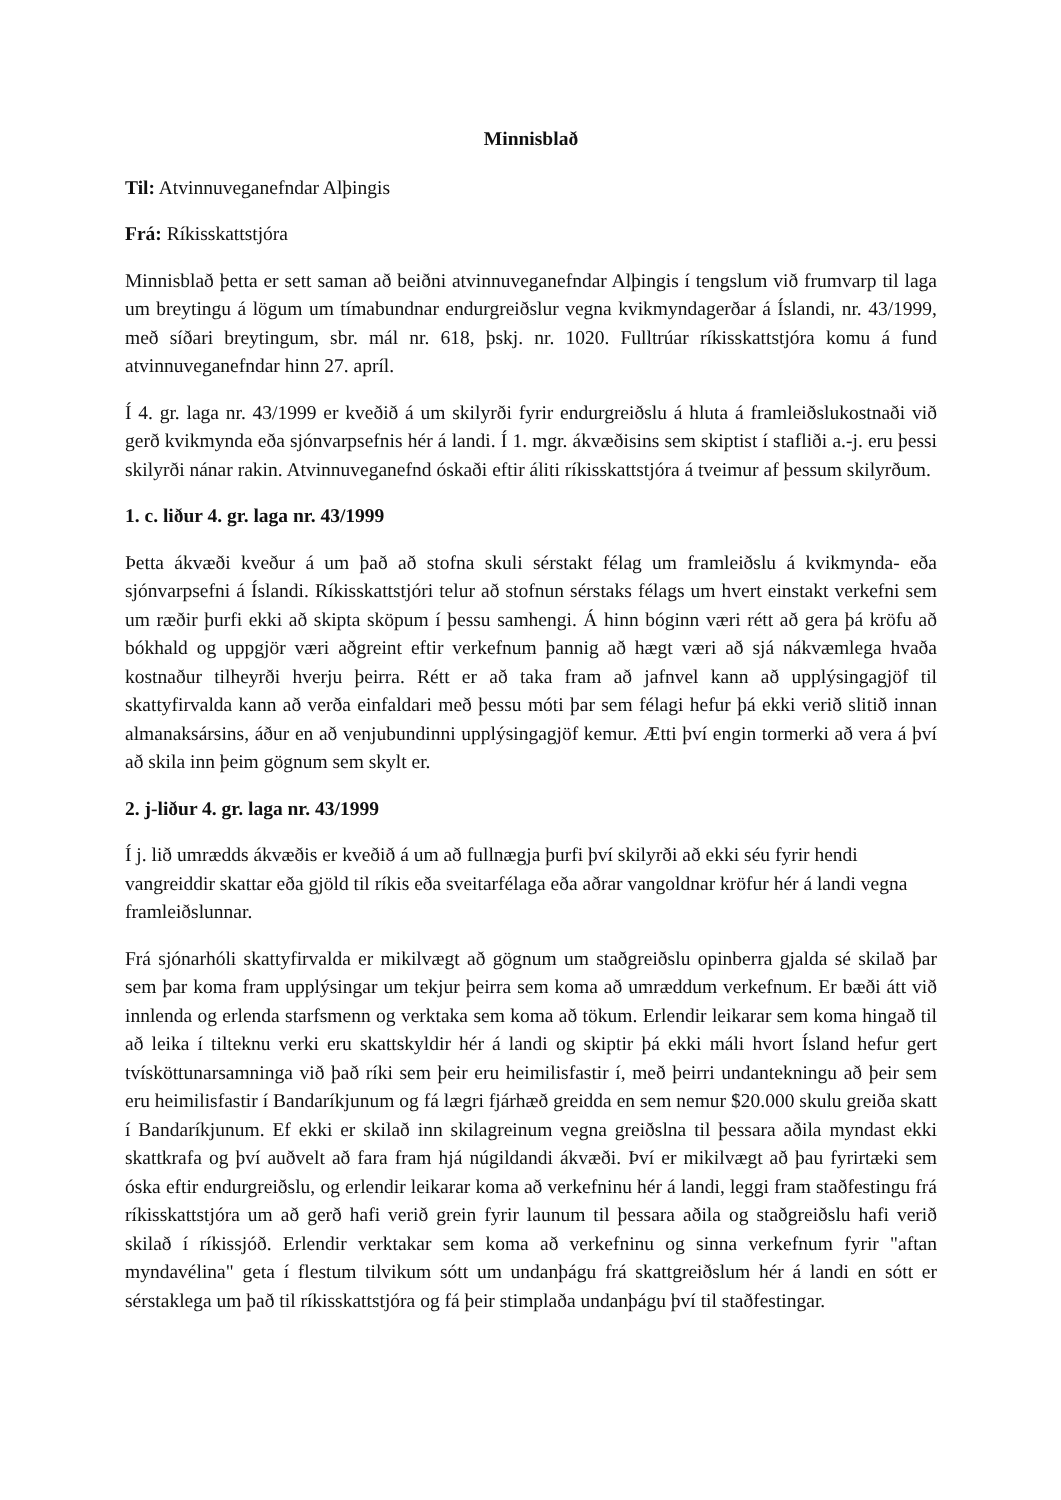Minnisblað
Til: Atvinnuveganefndar Alþingis
Frá: Ríkisskattstjóra
Minnisblað þetta er sett saman að beiðni atvinnuveganefndar Alþingis í tengslum við frumvarp til laga um breytingu á lögum um tímabundnar endurgreiðslur vegna kvikmyndagerðar á Íslandi, nr. 43/1999, með síðari breytingum, sbr. mál nr. 618, þskj. nr. 1020. Fulltrúar ríkisskattstjóra komu á fund atvinnuveganefndar hinn 27. apríl.
Í 4. gr. laga nr. 43/1999 er kveðið á um skilyrði fyrir endurgreiðslu á hluta á framleiðslukostnaði við gerð kvikmynda eða sjónvarpsefnis hér á landi. Í 1. mgr. ákvæðisins sem skiptist í stafliði a.-j. eru þessi skilyrði nánar rakin. Atvinnuveganefnd óskaði eftir áliti ríkisskattstjóra á tveimur af þessum skilyrðum.
1. c. liður 4. gr. laga nr. 43/1999
Þetta ákvæði kveður á um það að stofna skuli sérstakt félag um framleiðslu á kvikmynda- eða sjónvarpsefni á Íslandi. Ríkisskattstjóri telur að stofnun sérstaks félags um hvert einstakt verkefni sem um ræðir þurfi ekki að skipta sköpum í þessu samhengi. Á hinn bóginn væri rétt að gera þá kröfu að bókhald og uppgjör væri aðgreint eftir verkefnum þannig að hægt væri að sjá nákvæmlega hvaða kostnaður tilheyrði hverju þeirra. Rétt er að taka fram að jafnvel kann að upplýsingagjöf til skattyfirvalda kann að verða einfaldari með þessu móti þar sem félagi hefur þá ekki verið slitið innan almanaksársins, áður en að venjubundinni upplýsingagjöf kemur. Ætti því engin tormerki að vera á því að skila inn þeim gögnum sem skylt er.
2. j-liður 4. gr. laga nr. 43/1999
Í j. lið umrædds ákvæðis er kveðið á um að fullnægja þurfi því skilyrði að ekki séu fyrir hendi vangreiddir skattar eða gjöld til ríkis eða sveitarfélaga eða aðrar vangoldnar kröfur hér á landi vegna framleiðslunnar.
Frá sjónarhóli skattyfirvalda er mikilvægt að gögnum um staðgreiðslu opinberra gjalda sé skilað þar sem þar koma fram upplýsingar um tekjur þeirra sem koma að umræddum verkefnum. Er bæði átt við innlenda og erlenda starfsmenn og verktaka sem koma að tökum. Erlendir leikarar sem koma hingað til að leika í tilteknu verki eru skattskyldir hér á landi og skiptir þá ekki máli hvort Ísland hefur gert tvísköttunarsamninga við það ríki sem þeir eru heimilisfastir í, með þeirri undantekningu að þeir sem eru heimilisfastir í Bandaríkjunum og fá lægri fjárhæð greidda en sem nemur $20.000 skulu greiða skatt í Bandaríkjunum. Ef ekki er skilað inn skilagreinum vegna greiðslna til þessara aðila myndast ekki skattkrafa og því auðvelt að fara fram hjá núgildandi ákvæði. Því er mikilvægt að þau fyrirtæki sem óska eftir endurgreiðslu, og erlendir leikarar koma að verkefninu hér á landi, leggi fram staðfestingu frá ríkisskattstjóra um að gerð hafi verið grein fyrir launum til þessara aðila og staðgreiðslu hafi verið skilað í ríkissjóð. Erlendir verktakar sem koma að verkefninu og sinna verkefnum fyrir "aftan myndavélina" geta í flestum tilvikum sótt um undanþágu frá skattgreiðslum hér á landi en sótt er sérstaklega um það til ríkisskattstjóra og fá þeir stimplaða undanþágu því til staðfestingar.